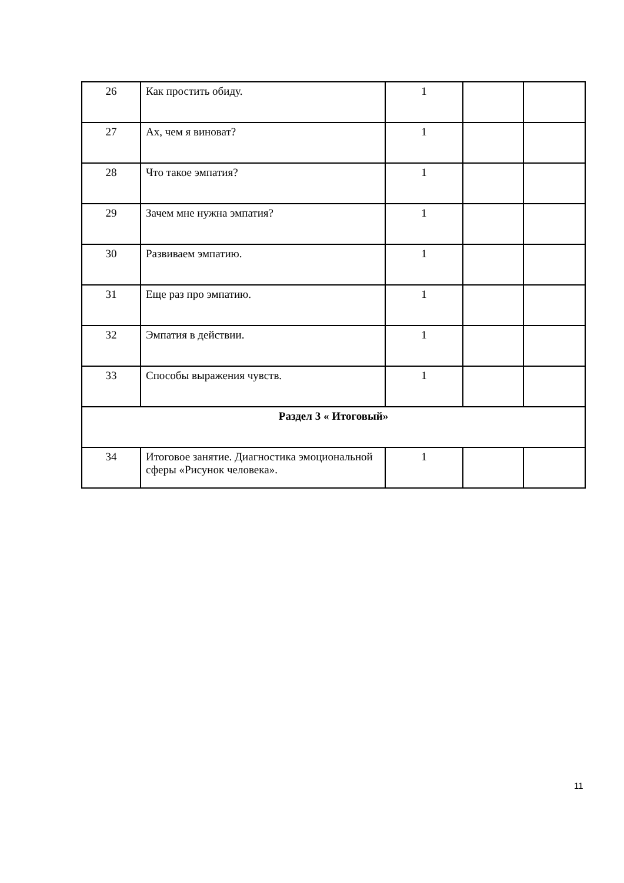| 26 | Как простить обиду. | 1 | | |
| 27 | Ах, чем я виноват? | 1 | | |
| 28 | Что такое эмпатия? | 1 | | |
| 29 | Зачем мне нужна эмпатия? | 1 | | |
| 30 | Развиваем эмпатию. | 1 | | |
| 31 | Еще раз про эмпатию. | 1 | | |
| 32 | Эмпатия в действии. | 1 | | |
| 33 | Способы выражения чувств. | 1 | | |
| Раздел 3 « Итоговый» | | | | |
| 34 | Итоговое занятие. Диагностика эмоциональной сферы «Рисунок человека». | 1 | | |
11